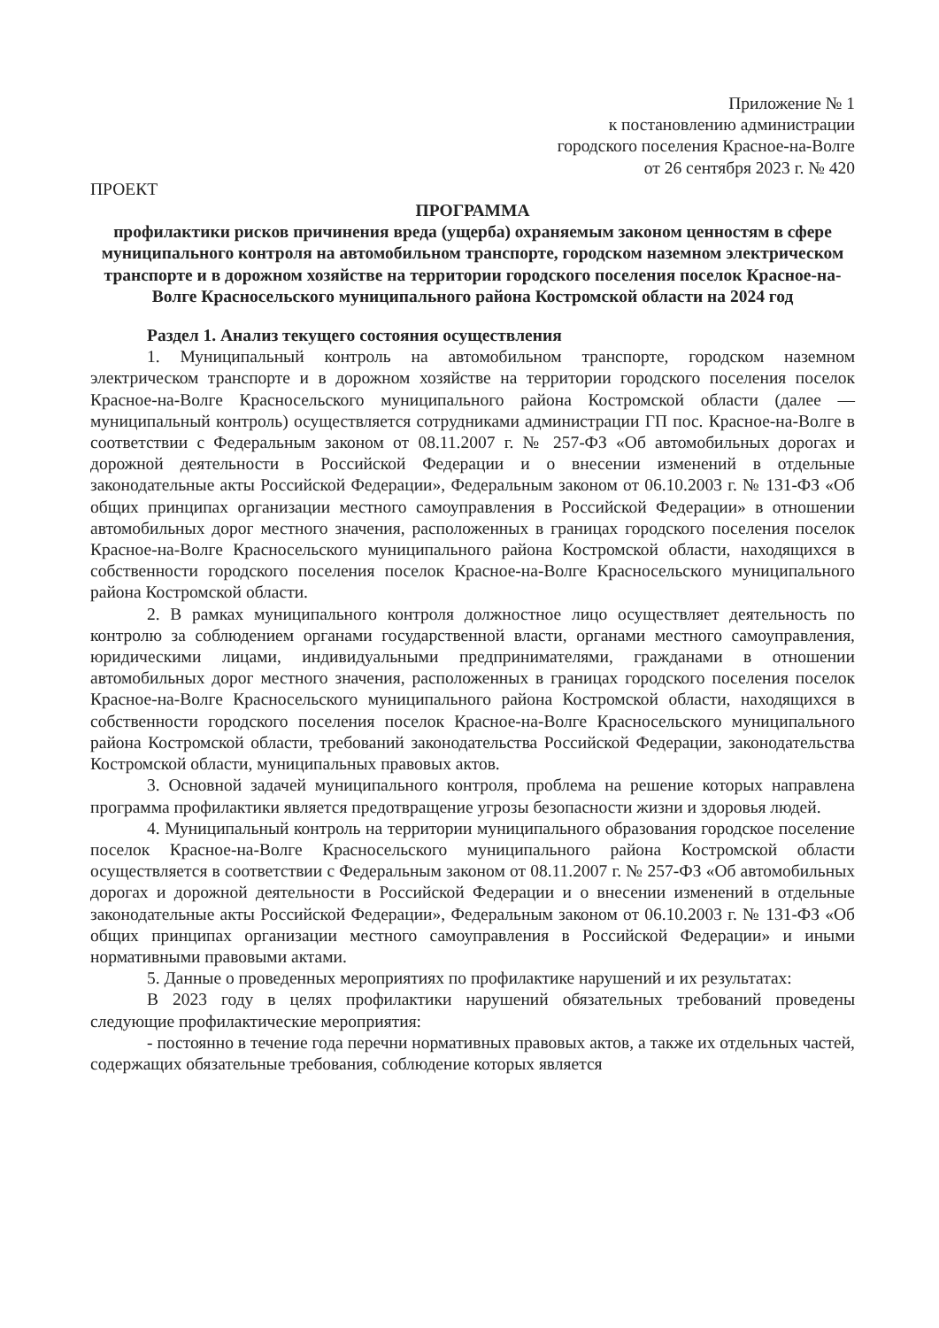Приложение № 1
к постановлению администрации
городского поселения Красное-на-Волге
от 26 сентября 2023 г. № 420
ПРОЕКТ
ПРОГРАММА
профилактики рисков причинения вреда (ущерба) охраняемым законом ценностям в сфере муниципального контроля на автомобильном транспорте, городском наземном электрическом транспорте и в дорожном хозяйстве на территории городского поселения поселок Красное-на-Волге Красносельского муниципального района Костромской области на 2024 год
Раздел 1. Анализ текущего состояния осуществления
1. Муниципальный контроль на автомобильном транспорте, городском наземном электрическом транспорте и в дорожном хозяйстве на территории городского поселения поселок Красное-на-Волге Красносельского муниципального района Костромской области (далее — муниципальный контроль) осуществляется сотрудниками администрации ГП пос. Красное-на-Волге в соответствии с Федеральным законом от 08.11.2007 г. № 257-ФЗ «Об автомобильных дорогах и дорожной деятельности в Российской Федерации и о внесении изменений в отдельные законодательные акты Российской Федерации», Федеральным законом от 06.10.2003 г. № 131-ФЗ «Об общих принципах организации местного самоуправления в Российской Федерации» в отношении автомобильных дорог местного значения, расположенных в границах городского поселения поселок Красное-на-Волге Красносельского муниципального района Костромской области, находящихся в собственности городского поселения поселок Красное-на-Волге Красносельского муниципального района Костромской области.
2. В рамках муниципального контроля должностное лицо осуществляет деятельность по контролю за соблюдением органами государственной власти, органами местного самоуправления, юридическими лицами, индивидуальными предпринимателями, гражданами в отношении автомобильных дорог местного значения, расположенных в границах городского поселения поселок Красное-на-Волге Красносельского муниципального района Костромской области, находящихся в собственности городского поселения поселок Красное-на-Волге Красносельского муниципального района Костромской области, требований законодательства Российской Федерации, законодательства Костромской области, муниципальных правовых актов.
3. Основной задачей муниципального контроля, проблема на решение которых направлена программа профилактики является предотвращение угрозы безопасности жизни и здоровья людей.
4. Муниципальный контроль на территории муниципального образования городское поселение поселок Красное-на-Волге Красносельского муниципального района Костромской области осуществляется в соответствии с Федеральным законом от 08.11.2007 г. № 257-ФЗ «Об автомобильных дорогах и дорожной деятельности в Российской Федерации и о внесении изменений в отдельные законодательные акты Российской Федерации», Федеральным законом от 06.10.2003 г. № 131-ФЗ «Об общих принципах организации местного самоуправления в Российской Федерации» и иными нормативными правовыми актами.
5. Данные о проведенных мероприятиях по профилактике нарушений и их результатах:
В 2023 году в целях профилактики нарушений обязательных требований проведены следующие профилактические мероприятия:
- постоянно в течение года перечни нормативных правовых актов, а также их отдельных частей, содержащих обязательные требования, соблюдение которых является